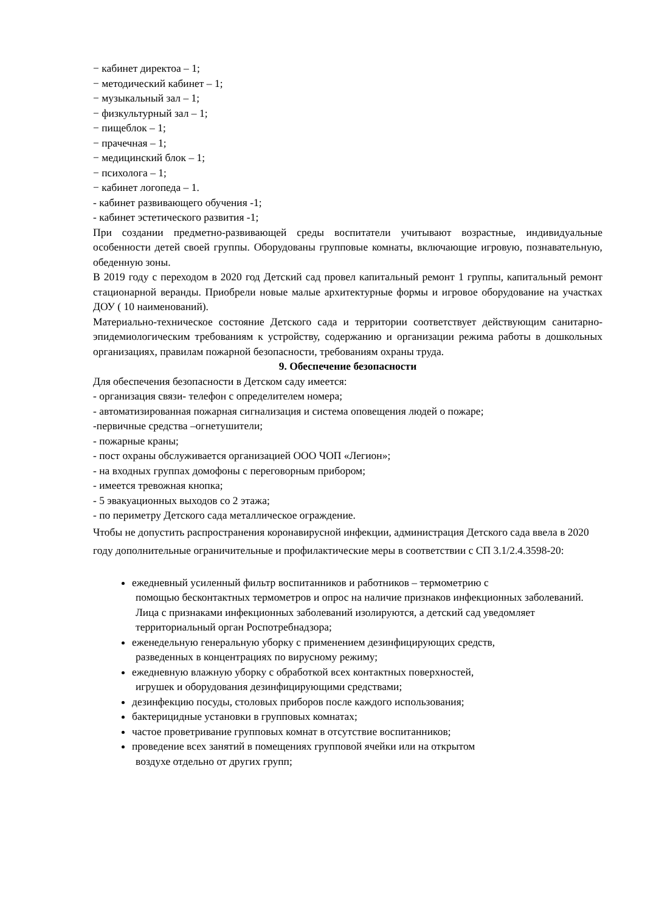− кабинет директоа – 1;
− методический кабинет – 1;
− музыкальный зал – 1;
− физкультурный зал – 1;
− пищеблок – 1;
− прачечная – 1;
− медицинский блок – 1;
− психолога – 1;
− кабинет логопеда – 1.
- кабинет развивающего обучения -1;
- кабинет эстетического развития -1;
При создании предметно-развивающей среды воспитатели учитывают возрастные, индивидуальные особенности детей своей группы. Оборудованы групповые комнаты, включающие игровую, познавательную, обеденную зоны.
В 2019 году с переходом в 2020 год Детский сад провел капитальный ремонт 1 группы, капитальный ремонт стационарной веранды. Приобрели новые малые архитектурные формы и игровое оборудование на участках ДОУ ( 10 наименований).
Материально-техническое состояние Детского сада и территории соответствует действующим санитарно-эпидемиологическим требованиям к устройству, содержанию и организации режима работы в дошкольных организациях, правилам пожарной безопасности, требованиям охраны труда.
9. Обеспечение безопасности
Для обеспечения безопасности в Детском саду имеется:
- организация связи- телефон с определителем номера;
- автоматизированная пожарная сигнализация и система оповещения людей о пожаре;
-первичные средства –огнетушители;
- пожарные краны;
- пост охраны обслуживается организацией ООО ЧОП «Легион»;
- на входных группах домофоны с переговорным прибором;
- имеется тревожная кнопка;
- 5 эвакуационных выходов со 2 этажа;
- по периметру Детского сада металлическое ограждение.
Чтобы не допустить распространения коронавирусной инфекции, администрация Детского сада ввела в 2020 году дополнительные ограничительные и профилактические меры в соответствии с СП 3.1/2.4.3598-20:
ежедневный усиленный фильтр воспитанников и работников – термометрию с
помощью бесконтактных термометров и опрос на наличие признаков инфекционных заболеваний. Лица с признаками инфекционных заболеваний изолируются, а детский сад уведомляет территориальный орган Роспотребнадзора;
еженедельную генеральную уборку с применением дезинфицирующих средств,
разведенных в концентрациях по вирусному режиму;
ежедневную влажную уборку с обработкой всех контактных поверхностей,
игрушек и оборудования дезинфицирующими средствами;
дезинфекцию посуды, столовых приборов после каждого использования;
бактерицидные установки в групповых комнатах;
частое проветривание групповых комнат в отсутствие воспитанников;
проведение всех занятий в помещениях групповой ячейки или на открытом
воздухе отдельно от других групп;